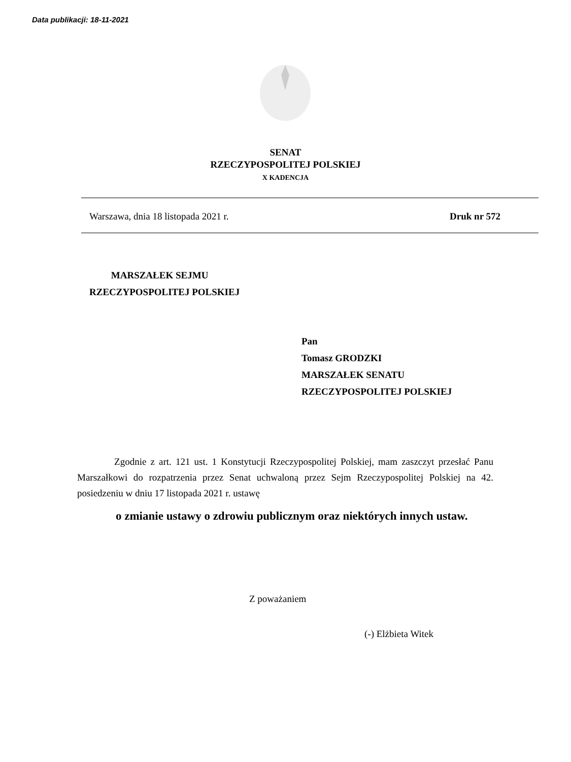Data publikacji: 18-11-2021
SENAT
RZECZYPOSPOLITEJ POLSKIEJ
X KADENCJA
Warszawa, dnia 18 listopada 2021 r. Druk nr 572
MARSZAŁEK SEJMU
RZECZYPOSPOLITEJ POLSKIEJ
Pan
Tomasz GRODZKI
MARSZAŁEK SENATU
RZECZYPOSPOLITEJ POLSKIEJ
Zgodnie z art. 121 ust. 1 Konstytucji Rzeczypospolitej Polskiej, mam zaszczyt przesłać Panu Marszałkowi do rozpatrzenia przez Senat uchwaloną przez Sejm Rzeczypospolitej Polskiej na 42. posiedzeniu w dniu 17 listopada 2021 r. ustawę
o zmianie ustawy o zdrowiu publicznym oraz niektórych innych ustaw.
Z poważaniem
(-) Elżbieta Witek